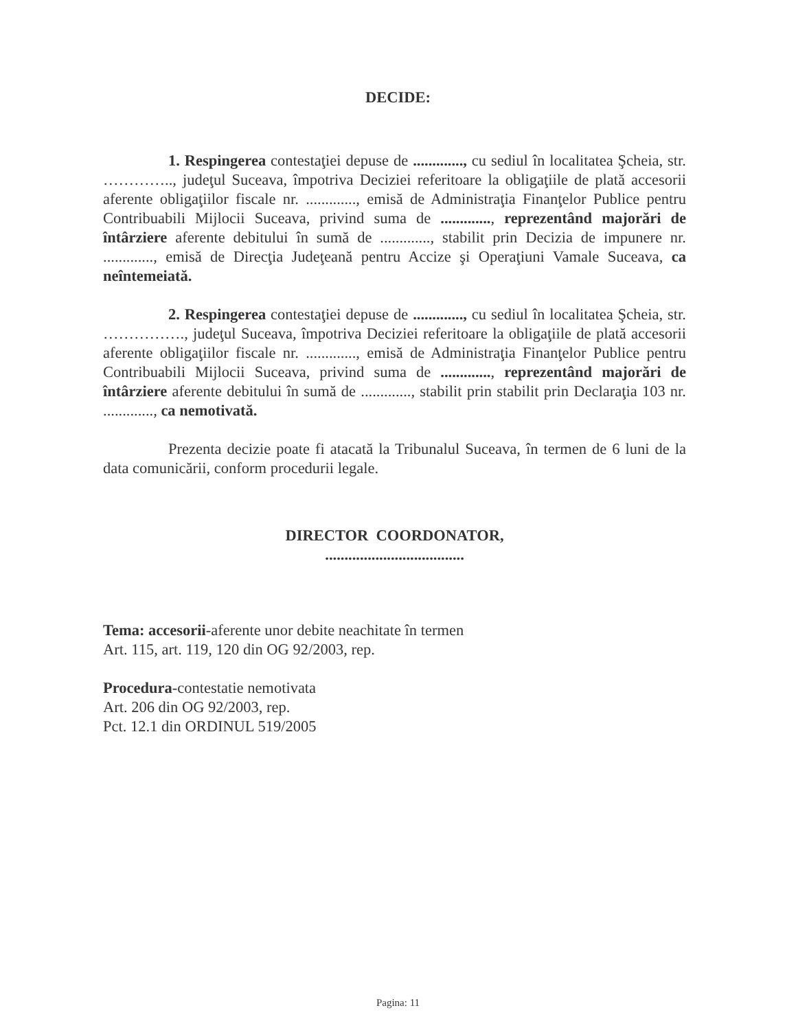DECIDE:
1. Respingerea contestaţiei depuse de ............., cu sediul în localitatea Şcheia, str. ………….., judeţul Suceava, împotriva Deciziei referitoare la obligaţiile de plată accesorii aferente obligaţiilor fiscale nr. ............., emisă de Administraţia Finanţelor Publice pentru Contribuabili Mijlocii Suceava, privind suma de ............., reprezentând majorări de întârziere aferente debitului în sumă de ............., stabilit prin Decizia de impunere nr. ............., emisă de Direcţia Judeţeană pentru Accize şi Operaţiuni Vamale Suceava, ca neîntemeiată.
2. Respingerea contestaţiei depuse de ............., cu sediul în localitatea Şcheia, str. ……………., judeţul Suceava, împotriva Deciziei referitoare la obligaţiile de plată accesorii aferente obligaţiilor fiscale nr. ............., emisă de Administraţia Finanţelor Publice pentru Contribuabili Mijlocii Suceava, privind suma de ............., reprezentând majorări de întârziere aferente debitului în sumă de ............., stabilit prin stabilit prin Declaraţia 103 nr. ............., ca nemotivată.
Prezenta decizie poate fi atacată la Tribunalul Suceava, în termen de 6 luni de la data comunicării, conform procedurii legale.
DIRECTOR COORDONATOR,
....................................
Tema: accesorii-aferente unor debite neachitate în termen
Art. 115, art. 119, 120 din OG 92/2003, rep.
Procedura-contestatie nemotivata
Art. 206 din OG 92/2003, rep.
Pct. 12.1 din ORDINUL 519/2005
Pagina: 11